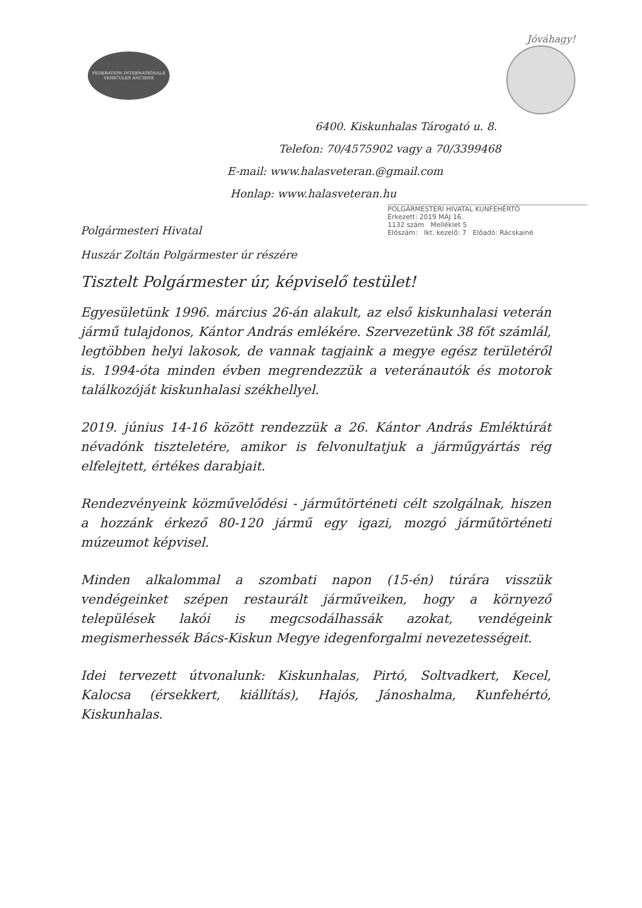Jóváhagy!
FEDERATION INTERNATIONALE
VEHICULES ANCIENS
6400. Kiskunhalas Tárogató u. 8.
Telefon: 70/4575902 vagy a 70/3399468
E-mail: www.halasveteran.@gmail.com
Honlap: www.halasveteran.hu
POLGÁRMESTERI HIVATAL KUNFEHÉRTÓ
Érkezett: 2019 MÁJ 16.
1132 szám Melléklet 5
Előszám: Ikt. kezelő: 7 Előadó: Rácskainé
Polgármesteri Hivatal
Huszár Zoltán Polgármester úr részére
Tisztelt Polgármester úr, képviselő testület!
Egyesületünk 1996. március 26-án alakult, az első kiskunhalasi veterán jármű tulajdonos, Kántor András emlékére. Szervezetünk 38 főt számlál, legtöbben helyi lakosok, de vannak tagjaink a megye egész területéről is. 1994-óta minden évben megrendezzük a veteránautók és motorok találkozóját kiskunhalasi székhellyel.
2019. június 14-16 között rendezzük a 26. Kántor András Emléktúrát névadónk tiszteletére, amikor is felvonultatjuk a járműgyártás rég elfelejtett, értékes darabjait.
Rendezvényeink közművelődési - járműtörténeti célt szolgálnak, hiszen a hozzánk érkező 80-120 jármű egy igazi, mozgó járműtörténeti múzeumot képvisel.
Minden alkalommal a szombati napon (15-én) túrára visszük vendégeinket szépen restaurált járműveiken, hogy a környező települések lakói is megcsodálhassák azokat, vendégeink megismerhessék Bács-Kiskun Megye idegenforgalmi nevezetességeit.
Idei tervezett útvonalunk: Kiskunhalas, Pirtó, Soltvadkert, Kecel, Kalocsa (érsekkert, kiállítás), Hajós, Jánoshalma, Kunfehértó, Kiskunhalas.